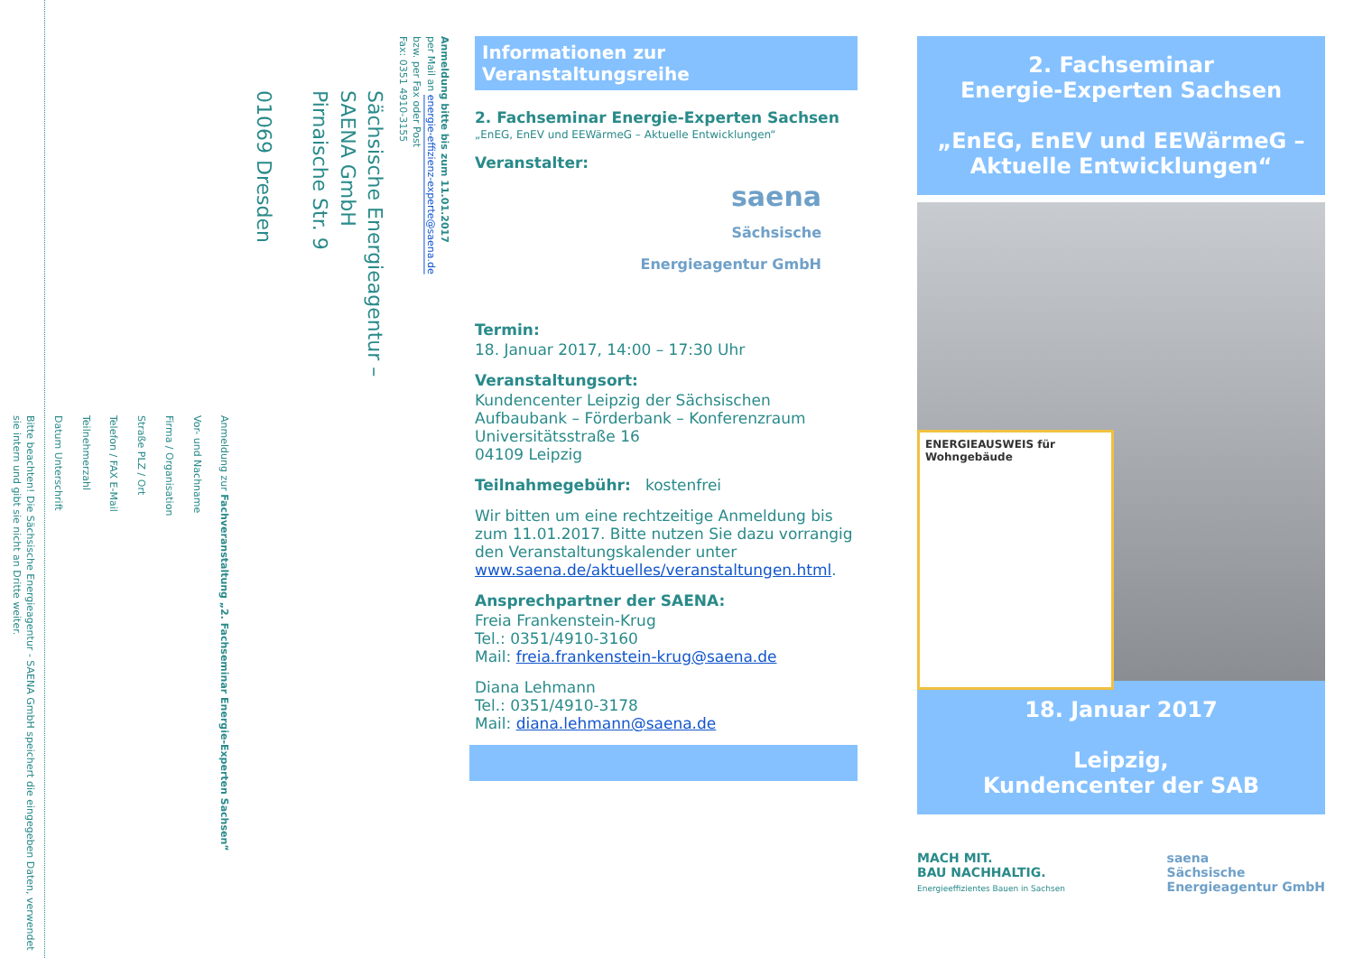Anmeldung bitte bis zum 11.01.2017
per Mail an energie-effizienz-experte@saena.de
bzw. per Fax oder Post
Fax: 0351 4910-3155
Sächsische Energieagentur –
SAENA GmbH
Pirnaische Str. 9
01069 Dresden
Anmeldung zur Fachveranstaltung „2. Fachseminar Energie-Experten Sachsen“
Vor- und Nachname
Firma / Organisation
Straße PLZ / Ort
Telefon / FAX E-Mail
Teilnehmerzahl
Datum Unterschrift
Bitte beachten! Die Sächsische Energieagentur - SAENA GmbH speichert die eingegeben Daten, verwendet sie intern und gibt sie nicht an Dritte weiter.
Informationen zur
Veranstaltungsreihe
2. Fachseminar Energie-Experten Sachsen
„EnEG, EnEV und EEWärmeG – Aktuelle Entwicklungen“
Veranstalter:
saena
Sächsische
Energieagentur GmbH
Termin:
18. Januar 2017, 14:00 – 17:30 Uhr
Veranstaltungsort:
Kundencenter Leipzig der Sächsischen Aufbaubank – Förderbank – Konferenzraum
Universitätsstraße 16
04109 Leipzig
Teilnahmegebühr: kostenfrei
Wir bitten um eine rechtzeitige Anmeldung bis zum 11.01.2017. Bitte nutzen Sie dazu vorrangig den Veranstaltungskalender unter www.saena.de/aktuelles/veranstaltungen.html.
Ansprechpartner der SAENA:
Freia Frankenstein-Krug
Tel.: 0351/4910-3160
Mail: freia.frankenstein-krug@saena.de
Diana Lehmann
Tel.: 0351/4910-3178
Mail: diana.lehmann@saena.de
2. Fachseminar
Energie-Experten Sachsen
„EnEG, EnEV und EEWärmeG – Aktuelle Entwicklungen“
ENERGIEAUSWEIS für Wohngebäude
18. Januar 2017
Leipzig,
Kundencenter der SAB
MACH MIT.
BAU NACHHALTIG.
Energieeffizientes Bauen in Sachsen
saena
Sächsische
Energieagentur GmbH